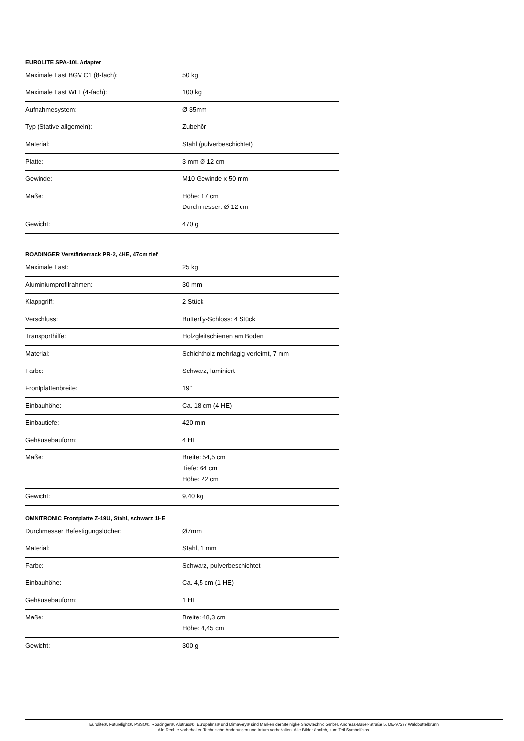EUROLITE SPA-10L Adapter
| Maximale Last BGV C1 (8-fach): | 50 kg |
| Maximale Last WLL (4-fach): | 100 kg |
| Aufnahmesystem: | Ø 35mm |
| Typ (Stative allgemein): | Zubehör |
| Material: | Stahl (pulverbeschichtet) |
| Platte: | 3 mm Ø 12 cm |
| Gewinde: | M10 Gewinde x 50 mm |
| Maße: | Höhe: 17 cm Durchmesser: Ø 12 cm |
| Gewicht: | 470 g |
ROADINGER Verstärkerrack PR-2, 4HE, 47cm tief
| Maximale Last: | 25 kg |
| Aluminiumprofilrahmen: | 30 mm |
| Klappgriff: | 2 Stück |
| Verschluss: | Butterfly-Schloss: 4 Stück |
| Transporthilfe: | Holzgleitschienen am Boden |
| Material: | Schichtholz mehrlagig verleimt, 7 mm |
| Farbe: | Schwarz, laminiert |
| Frontplattenbreite: | 19" |
| Einbauhöhe: | Ca. 18 cm (4 HE) |
| Einbautiefe: | 420 mm |
| Gehäusebauform: | 4 HE |
| Maße: | Breite: 54,5 cm Tiefe: 64 cm Höhe: 22 cm |
| Gewicht: | 9,40 kg |
OMNITRONIC Frontplatte Z-19U, Stahl, schwarz 1HE
| Durchmesser Befestigungslöcher: | Ø7mm |
| Material: | Stahl, 1 mm |
| Farbe: | Schwarz, pulverbeschichtet |
| Einbauhöhe: | Ca. 4,5 cm (1 HE) |
| Gehäusebauform: | 1 HE |
| Maße: | Breite: 48,3 cm Höhe: 4,45 cm |
| Gewicht: | 300 g |
Eurolite®, Futurelight®, PSSO®, Roadinger®, Alutruss®, Europalms® und Dimavery® sind Marken der Steinigke Showtechnic GmbH, Andreas-Bauer-Straße 5, DE-97297 Waldbüttelbrunn
Alle Rechte vorbehalten.Technische Änderungen und Irrtum vorbehalten. Alle Bilder ähnlich, zum Teil Symbolfotos.